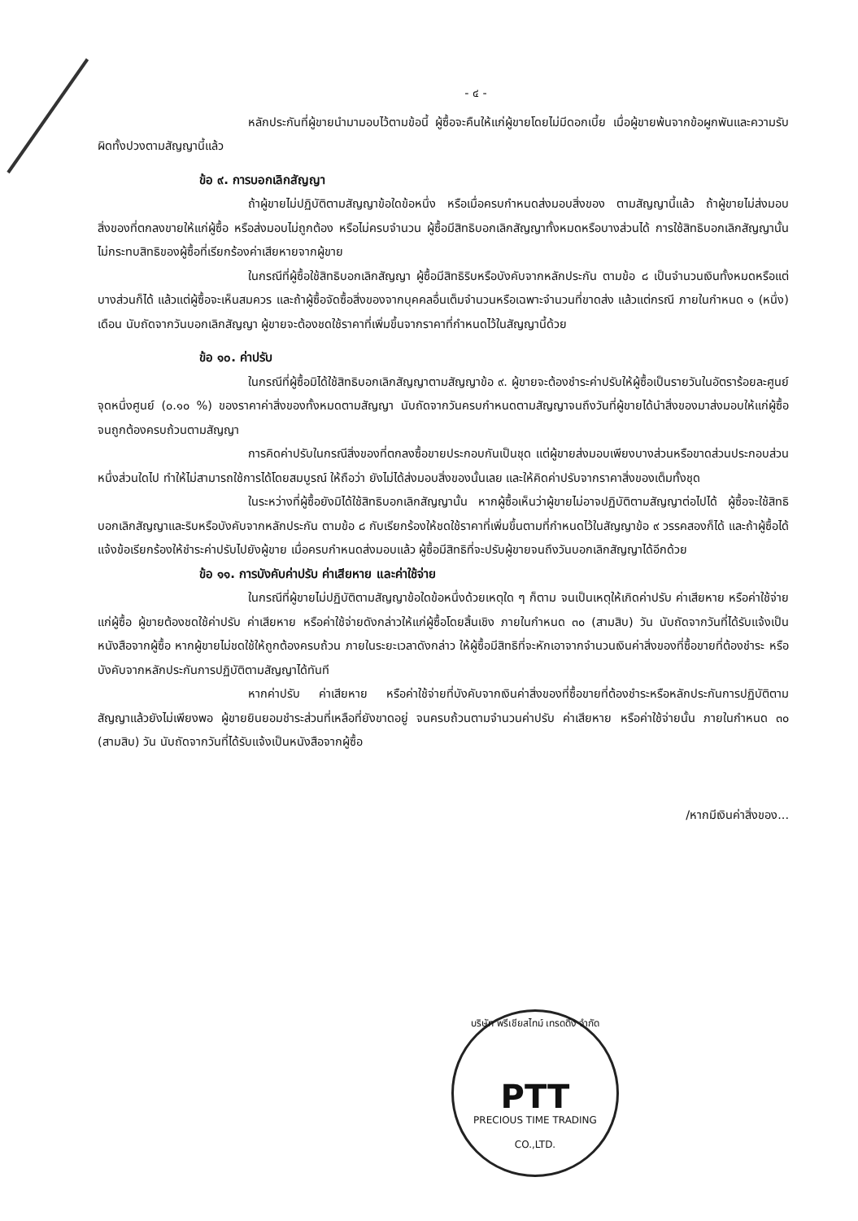- ๔ -
หลักประกันที่ผู้ขายนำมามอบไว้ตามข้อนี้ ผู้ซื้อจะคืนให้แก่ผู้ขายโดยไม่มีดอกเบี้ย เมื่อผู้ขายพ้นจากข้อผูกพันและความรับผิดทั้งปวงตามสัญญานี้แล้ว
ข้อ ๙. การบอกเลิกสัญญา
ถ้าผู้ขายไม่ปฏิบัติตามสัญญาข้อใดข้อหนึ่ง หรือเมื่อครบกำหนดส่งมอบสิ่งของ ตามสัญญานี้แล้ว ถ้าผู้ขายไม่ส่งมอบสิ่งของที่ตกลงขายให้แก่ผู้ซื้อ หรือส่งมอบไม่ถูกต้อง หรือไม่ครบจำนวน ผู้ซื้อมีสิทธิบอกเลิกสัญญาทั้งหมดหรือบางส่วนได้ การใช้สิทธิบอกเลิกสัญญานั้นไม่กระทบสิทธิของผู้ซื้อที่เรียกร้องค่าเสียหายจากผู้ขาย
ในกรณีที่ผู้ซื้อใช้สิทธิบอกเลิกสัญญา ผู้ซื้อมีสิทธิริบหรือบังคับจากหลักประกัน ตามข้อ ๘ เป็นจำนวนเงินทั้งหมดหรือแต่บางส่วนก็ได้ แล้วแต่ผู้ซื้อจะเห็นสมควร และถ้าผู้ซื้อจัดซื้อสิ่งของจากบุคคลอื่นเต็มจำนวนหรือเฉพาะจำนวนที่ขาดส่ง แล้วแต่กรณี ภายในกำหนด ๑ (หนึ่ง) เดือน นับถัดจากวันบอกเลิกสัญญา ผู้ขายจะต้องชดใช้ราคาที่เพิ่มขึ้นจากราคาที่กำหนดไว้ในสัญญานี้ด้วย
ข้อ ๑๐. ค่าปรับ
ในกรณีที่ผู้ซื้อมิได้ใช้สิทธิบอกเลิกสัญญาตามสัญญาข้อ ๙. ผู้ขายจะต้องชำระค่าปรับให้ผู้ซื้อเป็นรายวันในอัตราร้อยละศูนย์จุดหนึ่งศูนย์ (๐.๑๐ %) ของราคาค่าสิ่งของทั้งหมดตามสัญญา นับถัดจากวันครบกำหนดตามสัญญาจนถึงวันที่ผู้ขายได้นำสิ่งของมาส่งมอบให้แก่ผู้ซื้อจนถูกต้องครบถ้วนตามสัญญา
การคิดค่าปรับในกรณีสิ่งของที่ตกลงซื้อขายประกอบกันเป็นชุด แต่ผู้ขายส่งมอบเพียงบางส่วนหรือขาดส่วนประกอบส่วนหนึ่งส่วนใดไป ทำให้ไม่สามารถใช้การได้โดยสมบูรณ์ ให้ถือว่า ยังไม่ได้ส่งมอบสิ่งของนั้นเลย และให้คิดค่าปรับจากราคาสิ่งของเต็มทั้งชุด
ในระหว่างที่ผู้ซื้อยังมิได้ใช้สิทธิบอกเลิกสัญญานั้น หากผู้ซื้อเห็นว่าผู้ขายไม่อาจปฏิบัติตามสัญญาต่อไปได้ ผู้ซื้อจะใช้สิทธิบอกเลิกสัญญาและริบหรือบังคับจากหลักประกัน ตามข้อ ๘ กับเรียกร้องให้ชดใช้ราคาที่เพิ่มขึ้นตามที่กำหนดไว้ในสัญญาข้อ ๙ วรรคสองก็ได้ และถ้าผู้ซื้อได้แจ้งข้อเรียกร้องให้ชำระค่าปรับไปยังผู้ขาย เมื่อครบกำหนดส่งมอบแล้ว ผู้ซื้อมีสิทธิที่จะปรับผู้ขายจนถึงวันบอกเลิกสัญญาได้อีกด้วย
ข้อ ๑๑. การบังคับค่าปรับ ค่าเสียหาย และค่าใช้จ่าย
ในกรณีที่ผู้ขายไม่ปฏิบัติตามสัญญาข้อใดข้อหนึ่งด้วยเหตุใด ๆ ก็ตาม จนเป็นเหตุให้เกิดค่าปรับ ค่าเสียหาย หรือค่าใช้จ่ายแก่ผู้ซื้อ ผู้ขายต้องชดใช้ค่าปรับ ค่าเสียหาย หรือค่าใช้จ่ายดังกล่าวให้แก่ผู้ซื้อโดยสิ้นเชิง ภายในกำหนด ๓๐ (สามสิบ) วัน นับถัดจากวันที่ได้รับแจ้งเป็นหนังสือจากผู้ซื้อ หากผู้ขายไม่ชดใช้ให้ถูกต้องครบถ้วน ภายในระยะเวลาดังกล่าว ให้ผู้ซื้อมีสิทธิที่จะหักเอาจากจำนวนเงินค่าสิ่งของที่ซื้อขายที่ต้องชำระ หรือบังคับจากหลักประกันการปฏิบัติตามสัญญาได้ทันที
หากค่าปรับ ค่าเสียหาย หรือค่าใช้จ่ายที่บังคับจากเงินค่าสิ่งของที่ซื้อขายที่ต้องชำระหรือหลักประกันการปฏิบัติตามสัญญาแล้วยังไม่เพียงพอ ผู้ขายยินยอมชำระส่วนที่เหลือที่ยังขาดอยู่ จนครบถ้วนตามจำนวนค่าปรับ ค่าเสียหาย หรือค่าใช้จ่ายนั้น ภายในกำหนด ๓๐ (สามสิบ) วัน นับถัดจากวันที่ได้รับแจ้งเป็นหนังสือจากผู้ซื้อ
/หากมีเงินค่าสิ่งของ...
บริษัท พรีเชียสไทม์ เทรดดิ้ง จำกัด
PTT
PRECIOUS TIME TRADING CO.,LTD.